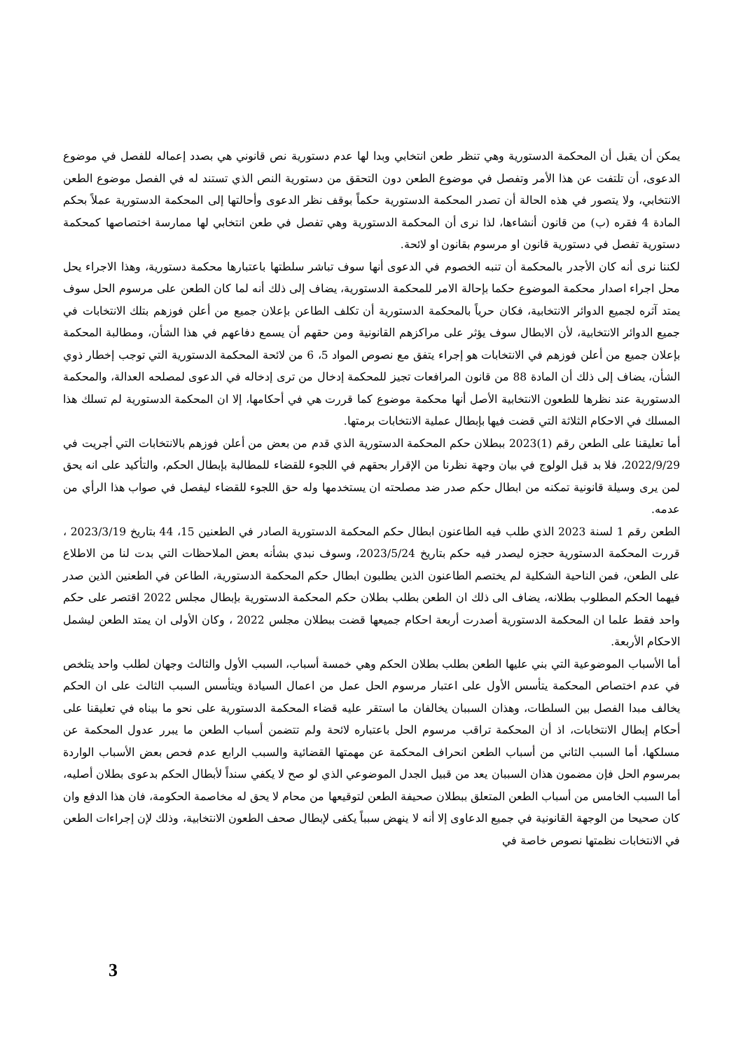يمكن أن يقبل أن المحكمة الدستورية وهي تنظر طعن انتخابي وبدا لها عدم دستورية نص قانوني هي بصدد إعماله للفصل في موضوع الدعوى، أن تلتفت عن هذا الأمر وتفصل في موضوع الطعن دون التحقق من دستورية النص الذي تستند له في الفصل موضوع الطعن الانتخابي، ولا يتصور في هذه الحالة أن تصدر المحكمة الدستورية حكماً بوقف نظر الدعوى وأحالتها إلى المحكمة الدستورية عملاً بحكم المادة 4 فقره (ب) من قانون أنشاءها، لذا نرى أن المحكمة الدستورية وهي تفصل في طعن انتخابي لها ممارسة اختصاصها كمحكمة دستورية تفصل في دستورية قانون او مرسوم بقانون او لائحة.
لكننا نرى أنه كان الأجدر بالمحكمة أن تنبه الخصوم في الدعوى أنها سوف تباشر سلطتها باعتبارها محكمة دستورية، وهذا الاجراء يحل محل اجراء اصدار محكمة الموضوع حكما بإحالة الامر للمحكمة الدستورية، يضاف إلى ذلك أنه لما كان الطعن على مرسوم الحل سوف يمتد آثره لجميع الدوائر الانتخابية، فكان حرياً بالمحكمة الدستورية أن تكلف الطاعن بإعلان جميع من أعلن فوزهم بتلك الانتخابات في جميع الدوائر الانتخابية، لأن الابطال سوف يؤثر على مراكزهم القانونية ومن حقهم أن يسمع دفاعهم في هذا الشأن، ومطالبة المحكمة بإعلان جميع من أعلن فوزهم في الانتخابات هو إجراء يتفق مع نصوص المواد 5، 6 من لائحة المحكمة الدستورية التي توجب إخطار ذوي الشأن، يضاف إلى ذلك أن المادة 88 من قانون المرافعات تجيز للمحكمة إدخال من ترى إدخاله في الدعوى لمصلحه العدالة، والمحكمة الدستورية عند نظرها للطعون الانتخابية الأصل أنها محكمة موضوع كما قررت هي في أحكامها، إلا ان المحكمة الدستورية لم تسلك هذا المسلك في الاحكام الثلاثة التي قضت فيها بإبطال عملية الانتخابات برمتها.
أما تعليقنا على الطعن رقم (1)2023 ببطلان حكم المحكمة الدستورية الذي قدم من بعض من أعلن فوزهم بالانتخابات التي أجريت في 2022/9/29، فلا بد قبل الولوج في بيان وجهة نظرنا من الإقرار بحقهم في اللجوء للقضاء للمطالبة بإبطال الحكم، والتأكيد على انه يحق لمن يرى وسيلة قانونية تمكنه من ابطال حكم صدر ضد مصلحته ان يستخدمها وله حق اللجوء للقضاء ليفصل في صواب هذا الرأي من عدمه.
الطعن رقم 1 لسنة 2023 الذي طلب فيه الطاعنون ابطال حكم المحكمة الدستورية الصادر في الطعنين 15، 44 بتاريخ 2023/3/19 ، قررت المحكمة الدستورية حجزه ليصدر فيه حكم بتاريخ 2023/5/24، وسوف نبدي بشأنه بعض الملاحظات التي بدت لنا من الاطلاع على الطعن، فمن الناحية الشكلية لم يختصم الطاعنون الذين يطلبون ابطال حكم المحكمة الدستورية، الطاعن في الطعنين الذين صدر فيهما الحكم المطلوب بطلانه، يضاف الى ذلك ان الطعن بطلب بطلان حكم المحكمة الدستورية بإبطال مجلس 2022 اقتصر على حكم واحد فقط علما ان المحكمة الدستورية أصدرت أربعة احكام جميعها قضت ببطلان مجلس 2022 ، وكان الأولى ان يمتد الطعن ليشمل الاحكام الأربعة.
أما الأسباب الموضوعية التي بني عليها الطعن بطلب بطلان الحكم وهي خمسة أسباب، السبب الأول والثالث وجهان لطلب واحد يتلخص في عدم اختصاص المحكمة يتأسس الأول على اعتبار مرسوم الحل عمل من اعمال السيادة ويتأسس السبب الثالث على ان الحكم يخالف مبدا الفصل بين السلطات، وهذان السببان يخالفان ما استقر عليه قضاء المحكمة الدستورية على نحو ما بيناه في تعليقنا على أحكام إبطال الانتخابات، اذ أن المحكمة تراقب مرسوم الحل باعتباره لائحة ولم تتضمن أسباب الطعن ما يبرر عدول المحكمة عن مسلكها، أما السبب الثاني من أسباب الطعن انحراف المحكمة عن مهمتها القضائية والسبب الرابع عدم فحص بعض الأسباب الواردة بمرسوم الحل فإن مضمون هذان السببان يعد من قبيل الجدل الموضوعي الذي لو صح لا يكفي سنداً لأبطال الحكم بدعوى بطلان أصليه، أما السبب الخامس من أسباب الطعن المتعلق ببطلان صحيفة الطعن لتوقيعها من محام لا يحق له مخاصمة الحكومة، فان هذا الدفع وان كان صحيحا من الوجهة القانونية في جميع الدعاوى إلا أنه لا ينهض سبباً يكفى لإبطال صحف الطعون الانتخابية، وذلك لإن إجراءات الطعن في الانتخابات نظمتها نصوص خاصة في
3